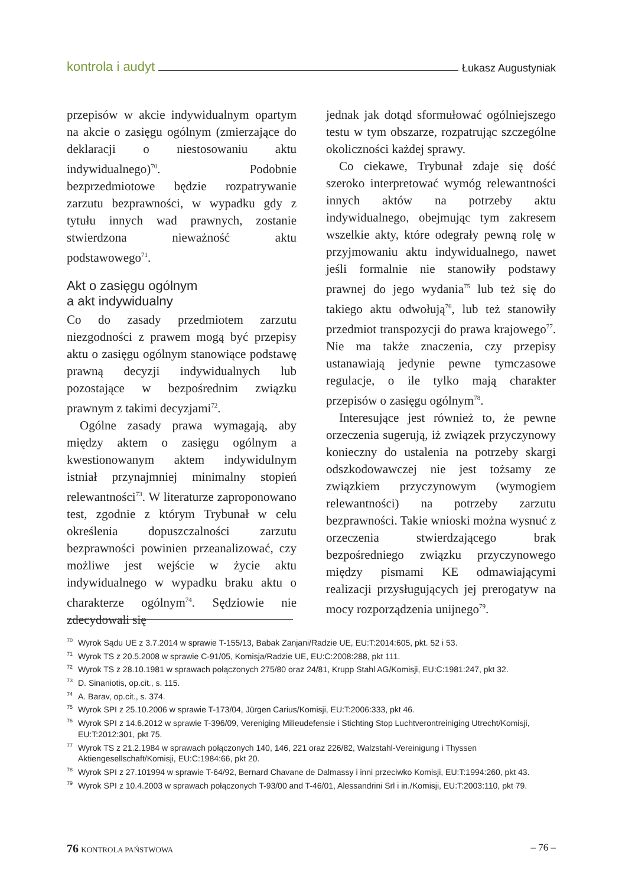kontrola i audyt Łukasz Augustyniak
przepisów w akcie indywidualnym opartym na akcie o zasięgu ogólnym (zmierzające do deklaracji o niestosowaniu aktu indywidualnego)<sup>70</sup>. Podobnie bezprzedmiotowe będzie rozpatrywanie zarzutu bezprawności, w wypadku gdy z tytułu innych wad prawnych, zostanie stwierdzona nieważność aktu podstawowego<sup>71</sup>.
Akt o zasięgu ogólnym
a akt indywidualny
Co do zasady przedmiotem zarzutu niezgodności z prawem mogą być przepisy aktu o zasięgu ogólnym stanowiące podstawę prawną decyzji indywidualnych lub pozostające w bezpośrednim związku prawnym z takimi decyzjami<sup>72</sup>.
Ogólne zasady prawa wymagają, aby między aktem o zasięgu ogólnym a kwestionowanym aktem indywidulnym istniał przynajmniej minimalny stopień relewantności<sup>73</sup>. W literaturze zaproponowano test, zgodnie z którym Trybunał w celu określenia dopuszczalności zarzutu bezprawności powinien przeanalizować, czy możliwe jest wejście w życie aktu indywidualnego w wypadku braku aktu o charakterze ogólnym<sup>74</sup>. Sędziowie nie zdecydowali się
jednak jak dotąd sformułować ogólniejszego testu w tym obszarze, rozpatrując szczególne okoliczności każdej sprawy.
Co ciekawe, Trybunał zdaje się dość szeroko interpretować wymóg relewantności innych aktów na potrzeby aktu indywidualnego, obejmując tym zakresem wszelkie akty, które odegrały pewną rolę w przyjmowaniu aktu indywidualnego, nawet jeśli formalnie nie stanowiły podstawy prawnej do jego wydania<sup>75</sup> lub też się do takiego aktu odwołują<sup>76</sup>, lub też stanowiły przedmiot transpozycji do prawa krajowego<sup>77</sup>. Nie ma także znaczenia, czy przepisy ustanawiają jedynie pewne tymczasowe regulacje, o ile tylko mają charakter przepisów o zasięgu ogólnym<sup>78</sup>.
Interesujące jest również to, że pewne orzeczenia sugerują, iż związek przyczynowy konieczny do ustalenia na potrzeby skargi odszkodowawczej nie jest tożsamy ze związkiem przyczynowym (wymogiem relewantności) na potrzeby zarzutu bezprawności. Takie wnioski można wysnuć z orzeczenia stwierdzającego brak bezpośredniego związku przyczynowego między pismami KE odmawiającymi realizacji przysługujących jej prerogatyw na mocy rozporządzenia unijnego<sup>79</sup>.
<sup>70</sup> Wyrok Sądu UE z 3.7.2014 w sprawie T-155/13, Babak Zanjani/Radzie UE, EU:T:2014:605, pkt. 52 i 53.
<sup>71</sup> Wyrok TS z 20.5.2008 w sprawie C-91/05, Komisja/Radzie UE, EU:C:2008:288, pkt 111.
<sup>72</sup> Wyrok TS z 28.10.1981 w sprawach połączonych 275/80 oraz 24/81, Krupp Stahl AG/Komisji, EU:C:1981:247, pkt 32.
<sup>73</sup> D. Sinaniotis, op.cit., s. 115.
<sup>74</sup> A. Barav, op.cit., s. 374.
<sup>75</sup> Wyrok SPI z 25.10.2006 w sprawie T-173/04, Jürgen Carius/Komisji, EU:T:2006:333, pkt 46.
<sup>76</sup> Wyrok SPI z 14.6.2012 w sprawie T-396/09, Vereniging Milieudefensie i Stichting Stop Luchtverontreiniging Utrecht/Komisji, EU:T:2012:301, pkt 75.
<sup>77</sup> Wyrok TS z 21.2.1984 w sprawach połączonych 140, 146, 221 oraz 226/82, Walzstahl-Vereinigung i Thyssen Aktiengesellschaft/Komisji, EU:C:1984:66, pkt 20.
<sup>78</sup> Wyrok SPI z 27.101994 w sprawie T-64/92, Bernard Chavane de Dalmassy i inni przeciwko Komisji, EU:T:1994:260, pkt 43.
<sup>79</sup> Wyrok SPI z 10.4.2003 w sprawach połączonych T-93/00 and T-46/01, Alessandrini Srl i in./Komisji, EU:T:2003:110, pkt 79.
76 KONTROLA PAŃSTWOWA – 76 –